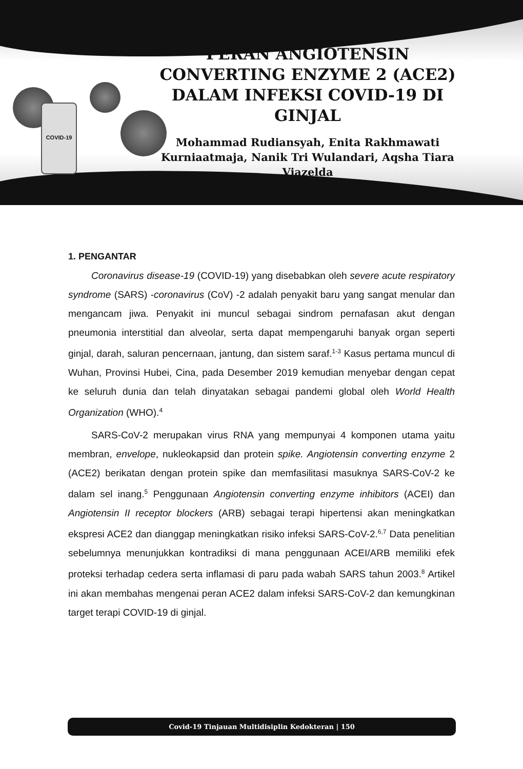COVID-19
PERAN ANGIOTENSIN CONVERTING ENZYME 2 (ACE2) DALAM INFEKSI COVID-19 DI GINJAL
Mohammad Rudiansyah, Enita Rakhmawati Kurniaatmaja, Nanik Tri Wulandari, Aqsha Tiara Viazelda
1. PENGANTAR
Coronavirus disease-19 (COVID-19) yang disebabkan oleh severe acute respiratory syndrome (SARS) -coronavirus (CoV) -2 adalah penyakit baru yang sangat menular dan mengancam jiwa. Penyakit ini muncul sebagai sindrom pernafasan akut dengan pneumonia interstitial dan alveolar, serta dapat mempengaruhi banyak organ seperti ginjal, darah, saluran pencernaan, jantung, dan sistem saraf.<sup>1-3</sup> Kasus pertama muncul di Wuhan, Provinsi Hubei, Cina, pada Desember 2019 kemudian menyebar dengan cepat ke seluruh dunia dan telah dinyatakan sebagai pandemi global oleh World Health Organization (WHO).<sup>4</sup>
SARS-CoV-2 merupakan virus RNA yang mempunyai 4 komponen utama yaitu membran, envelope, nukleokapsid dan protein spike. Angiotensin converting enzyme 2 (ACE2) berikatan dengan protein spike dan memfasilitasi masuknya SARS-CoV-2 ke dalam sel inang.<sup>5</sup> Penggunaan Angiotensin converting enzyme inhibitors (ACEI) dan Angiotensin II receptor blockers (ARB) sebagai terapi hipertensi akan meningkatkan ekspresi ACE2 dan dianggap meningkatkan risiko infeksi SARS-CoV-2.<sup>6,7</sup> Data penelitian sebelumnya menunjukkan kontradiksi di mana penggunaan ACEI/ARB memiliki efek proteksi terhadap cedera serta inflamasi di paru pada wabah SARS tahun 2003.<sup>8</sup> Artikel ini akan membahas mengenai peran ACE2 dalam infeksi SARS-CoV-2 dan kemungkinan target terapi COVID-19 di ginjal.
Covid-19 Tinjauan Multidisiplin Kedokteran | 150